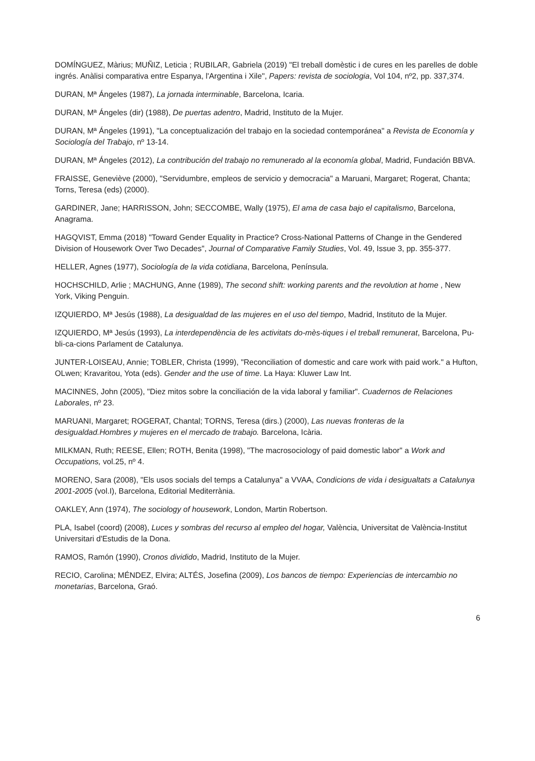DOMÍNGUEZ, Màrius; MUÑIZ, Leticia ; RUBILAR, Gabriela (2019) "El treball domèstic i de cures en les parelles de doble ingrés. Anàlisi comparativa entre Espanya, l'Argentina i Xile", Papers: revista de sociologia, Vol 104, nº2, pp. 337,374.
DURAN, Mª Ángeles (1987), La jornada interminable, Barcelona, Icaria.
DURAN, Mª Ángeles (dir) (1988), De puertas adentro, Madrid, Instituto de la Mujer.
DURAN, Mª Ángeles (1991), "La conceptualización del trabajo en la sociedad contemporánea" a Revista de Economía y Sociología del Trabajo, nº 13-14.
DURAN, Mª Ángeles (2012), La contribución del trabajo no remunerado al la economía global, Madrid, Fundación BBVA.
FRAISSE, Geneviève (2000), "Servidumbre, empleos de servicio y democracia" a Maruani, Margaret; Rogerat, Chanta; Torns, Teresa (eds) (2000).
GARDINER, Jane; HARRISSON, John; SECCOMBE, Wally (1975), El ama de casa bajo el capitalismo, Barcelona, Anagrama.
HAGQVIST, Emma (2018) "Toward Gender Equality in Practice? Cross-National Patterns of Change in the Gendered Division of Housework Over Two Decades", Journal of Comparative Family Studies, Vol. 49, Issue 3, pp. 355-377.
HELLER, Agnes (1977), Sociología de la vida cotidiana, Barcelona, Península.
HOCHSCHILD, Arlie ; MACHUNG, Anne (1989), The second shift: working parents and the revolution at home , New York, Viking Penguin.
IZQUIERDO, Mª Jesús (1988), La desigualdad de las mujeres en el uso del tiempo, Madrid, Instituto de la Mujer.
IZQUIERDO, Mª Jesús (1993), La interdependència de les activitats do-mès-tiques i el treball remunerat, Barcelona, Pu-bli-ca-cions Parlament de Catalunya.
JUNTER-LOISEAU, Annie; TOBLER, Christa (1999), "Reconciliation of domestic and care work with paid work." a Hufton, OLwen; Kravaritou, Yota (eds). Gender and the use of time. La Haya: Kluwer Law Int.
MACINNES, John (2005), "Diez mitos sobre la conciliación de la vida laboral y familiar". Cuadernos de Relaciones Laborales, nº 23.
MARUANI, Margaret; ROGERAT, Chantal; TORNS, Teresa (dirs.) (2000), Las nuevas fronteras de la desigualdad.Hombres y mujeres en el mercado de trabajo. Barcelona, Icària.
MILKMAN, Ruth; REESE, Ellen; ROTH, Benita (1998), "The macrosociology of paid domestic labor" a Work and Occupations, vol.25, nº 4.
MORENO, Sara (2008), "Els usos socials del temps a Catalunya" a VVAA, Condicions de vida i desigualtats a Catalunya 2001-2005 (vol.I), Barcelona, Editorial Mediterrània.
OAKLEY, Ann (1974), The sociology of housework, London, Martin Robertson.
PLA, Isabel (coord) (2008), Luces y sombras del recurso al empleo del hogar, València, Universitat de València-Institut Universitari d'Estudis de la Dona.
RAMOS, Ramón (1990), Cronos dividido, Madrid, Instituto de la Mujer.
RECIO, Carolina; MÉNDEZ, Elvira; ALTÉS, Josefina (2009), Los bancos de tiempo: Experiencias de intercambio no monetarias, Barcelona, Graó.
6